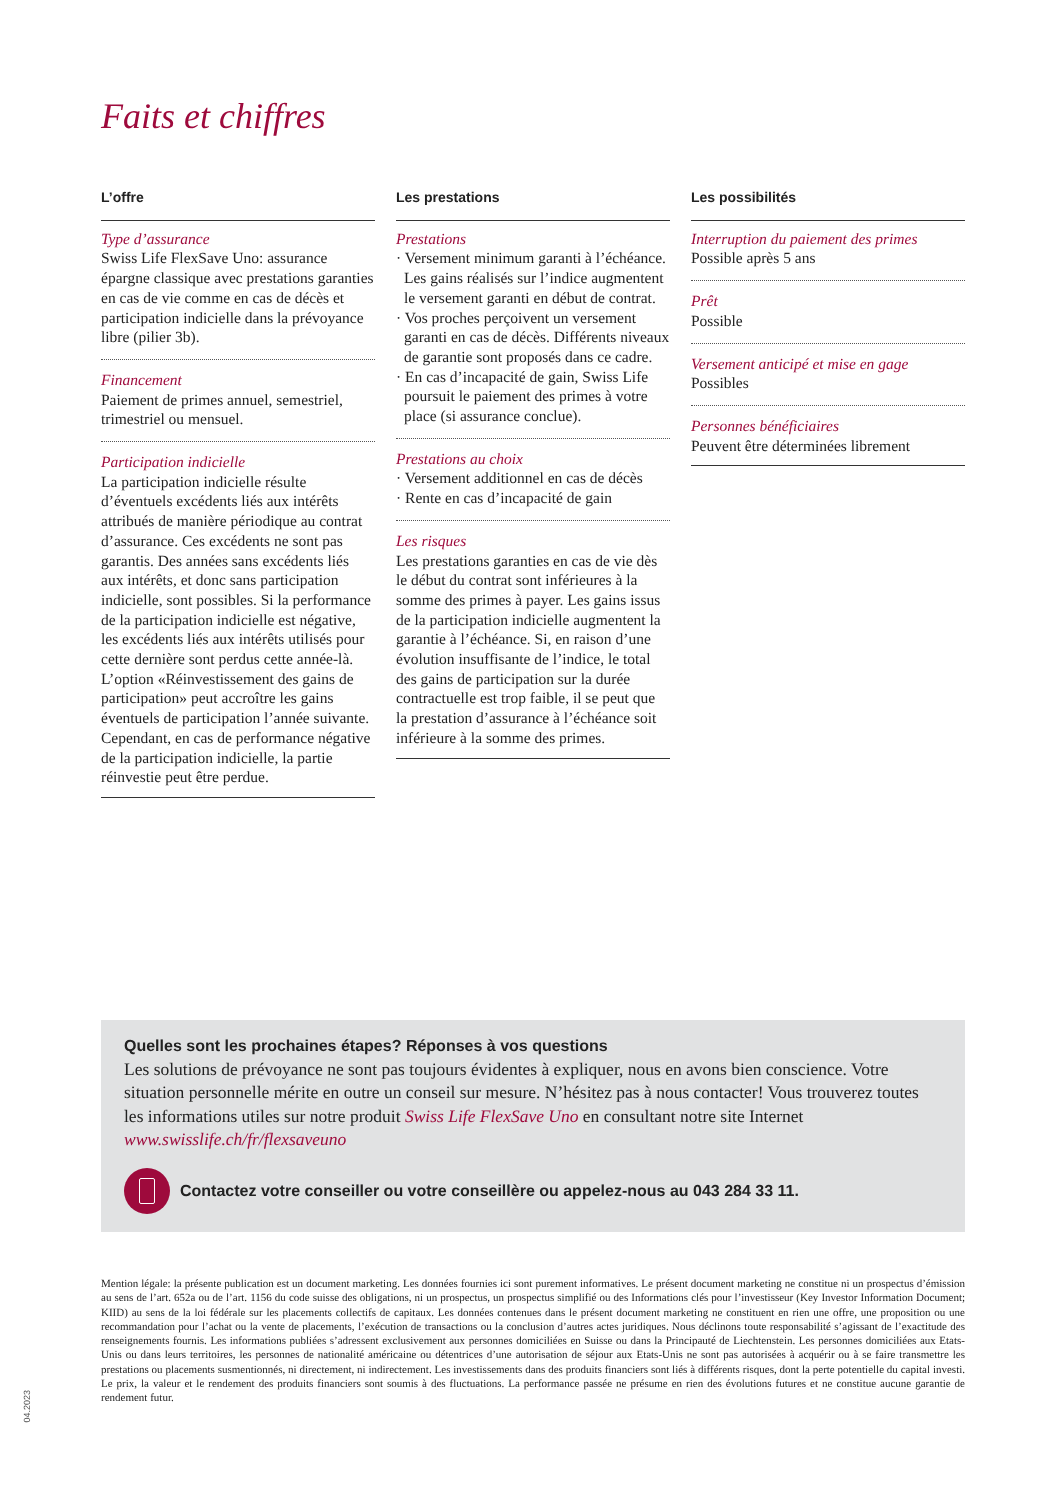Faits et chiffres
L’offre
Type d’assurance
Swiss Life FlexSave Uno: assurance épargne classique avec prestations garanties en cas de vie comme en cas de décès et participation indicielle dans la prévoyance libre (pilier 3b).
Financement
Paiement de primes annuel, semestriel, trimestriel ou mensuel.
Participation indicielle
La participation indicielle résulte d’éventuels excédents liés aux intérêts attribués de manière périodique au contrat d’assurance. Ces excédents ne sont pas garantis. Des années sans excédents liés aux intérêts, et donc sans participation indicielle, sont possibles. Si la performance de la participation indicielle est négative, les excédents liés aux intérêts utilisés pour cette dernière sont perdus cette année-là. L’option «Réinvestissement des gains de participation» peut accroître les gains éventuels de participation l’année suivante. Cependant, en cas de performance négative de la participation indicielle, la partie réinvestie peut être perdue.
Les prestations
Prestations
· Versement minimum garanti à l’échéance. Les gains réalisés sur l’indice augmentent le versement garanti en début de contrat.
· Vos proches perçoivent un versement garanti en cas de décès. Différents niveaux de garantie sont proposés dans ce cadre.
· En cas d’incapacité de gain, Swiss Life poursuit le paiement des primes à votre place (si assurance conclue).
Prestations au choix
· Versement additionnel en cas de décès
· Rente en cas d’incapacité de gain
Les risques
Les prestations garanties en cas de vie dès le début du contrat sont inférieures à la somme des primes à payer. Les gains issus de la participation indicielle augmentent la garantie à l’échéance. Si, en raison d’une évolution insuffisante de l’indice, le total des gains de participation sur la durée contractuelle est trop faible, il se peut que la prestation d’assurance à l’échéance soit inférieure à la somme des primes.
Les possibilités
Interruption du paiement des primes
Possible après 5 ans
Prêt
Possible
Versement anticipé et mise en gage
Possibles
Personnes bénéficiaires
Peuvent être déterminées librement
Quelles sont les prochaines étapes? Réponses à vos questions
Les solutions de prévoyance ne sont pas toujours évidentes à expliquer, nous en avons bien conscience. Votre situation personnelle mérite en outre un conseil sur mesure. N’hésitez pas à nous contacter! Vous trouverez toutes les informations utiles sur notre produit Swiss Life FlexSave Uno en consultant notre site Internet www.swisslife.ch/fr/flexsaveuno
Contactez votre conseiller ou votre conseillère ou appelez-nous au 043 284 33 11.
Mention légale: la présente publication est un document marketing. Les données fournies ici sont purement informatives. Le présent document marketing ne constitue ni un prospectus d’émission au sens de l’art. 652a ou de l’art. 1156 du code suisse des obligations, ni un prospectus, un prospectus simplifié ou des Informations clés pour l’investisseur (Key Investor Information Document; KIID) au sens de la loi fédérale sur les placements collectifs de capitaux. Les données contenues dans le présent document marketing ne constituent en rien une offre, une proposition ou une recommandation pour l’achat ou la vente de placements, l’exécution de transactions ou la conclusion d’autres actes juridiques. Nous déclinons toute responsabilité s’agissant de l’exactitude des renseignements fournis. Les informations publiées s’adressent exclusivement aux personnes domiciliées en Suisse ou dans la Principauté de Liechtenstein. Les personnes domiciliées aux Etats-Unis ou dans leurs territoires, les personnes de nationalité américaine ou détentrices d’une autorisation de séjour aux Etats-Unis ne sont pas autorisées à acquérir ou à se faire transmettre les prestations ou placements susmentionnés, ni directement, ni indirectement. Les investissements dans des produits financiers sont liés à différents risques, dont la perte potentielle du capital investi. Le prix, la valeur et le rendement des produits financiers sont soumis à des fluctuations. La performance passée ne présume en rien des évolutions futures et ne constitue aucune garantie de rendement futur.
04.2023